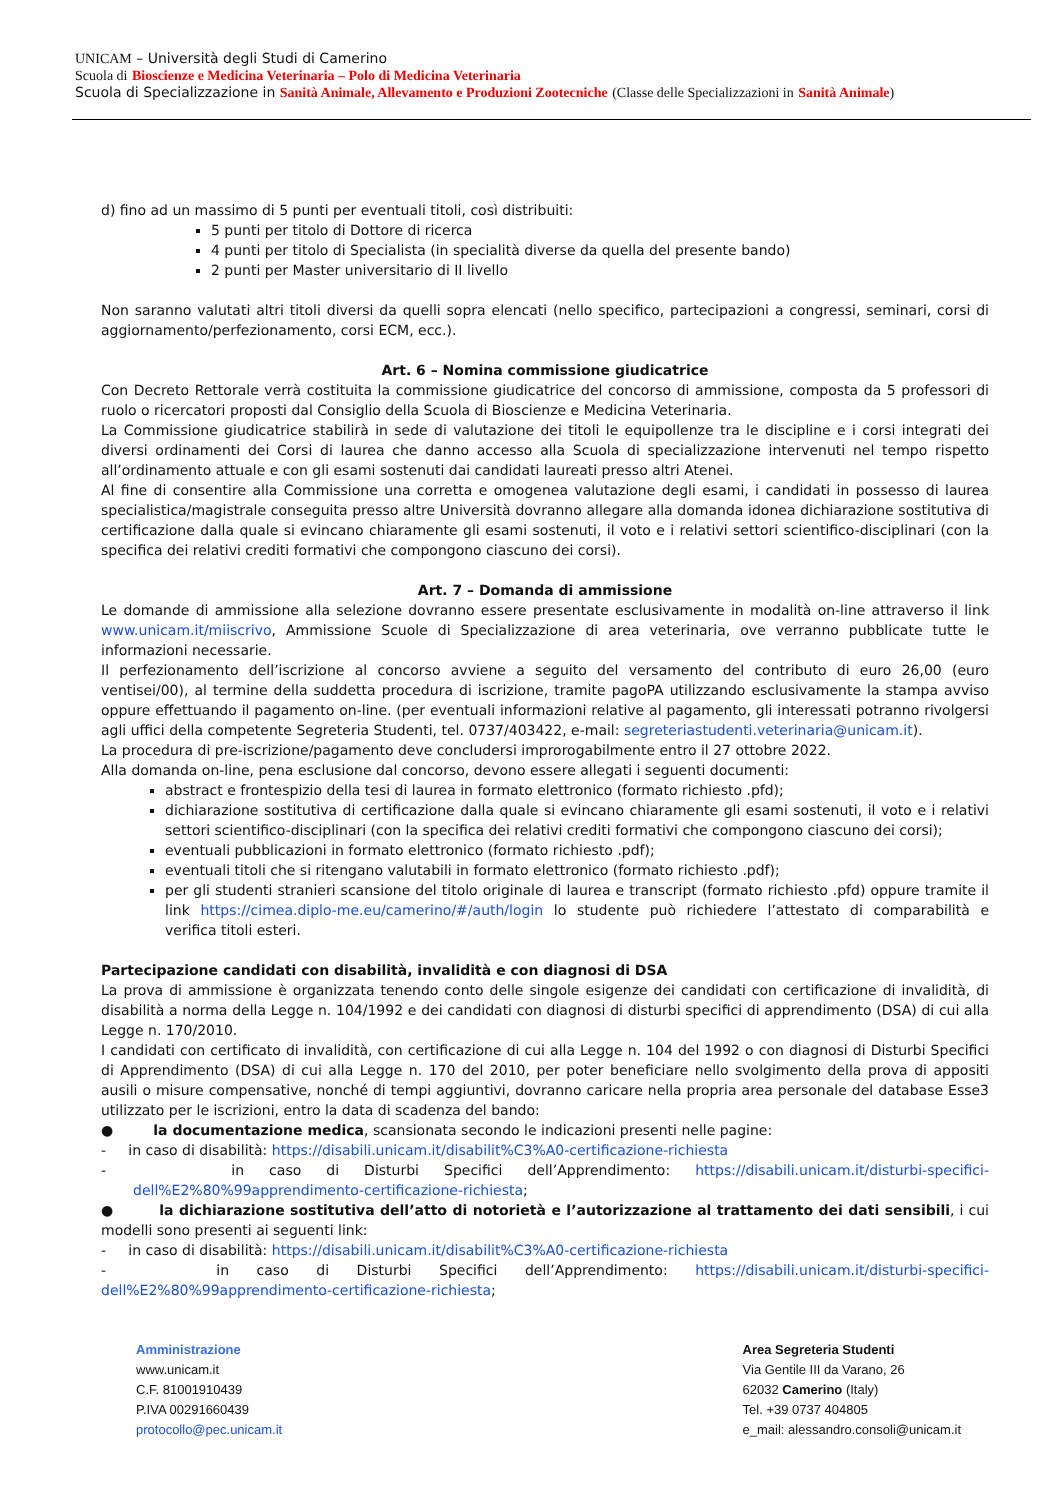UNICAM – Università degli Studi di Camerino
Scuola di Bioscienze e Medicina Veterinaria – Polo di Medicina Veterinaria
Scuola di Specializzazione in Sanità Animale, Allevamento e Produzioni Zootecniche (Classe delle Specializzazioni in Sanità Animale)
d) fino ad un massimo di 5 punti per eventuali titoli, così distribuiti:
5 punti per titolo di Dottore di ricerca
4 punti per titolo di Specialista (in specialità diverse da quella del presente bando)
2 punti per Master universitario di II livello
Non saranno valutati altri titoli diversi da quelli sopra elencati (nello specifico, partecipazioni a congressi, seminari, corsi di aggiornamento/perfezionamento, corsi ECM, ecc.).
Art. 6 – Nomina commissione giudicatrice
Con Decreto Rettorale verrà costituita la commissione giudicatrice del concorso di ammissione, composta da 5 professori di ruolo o ricercatori proposti dal Consiglio della Scuola di Bioscienze e Medicina Veterinaria.
La Commissione giudicatrice stabilirà in sede di valutazione dei titoli le equipollenze tra le discipline e i corsi integrati dei diversi ordinamenti dei Corsi di laurea che danno accesso alla Scuola di specializzazione intervenuti nel tempo rispetto all’ordinamento attuale e con gli esami sostenuti dai candidati laureati presso altri Atenei.
Al fine di consentire alla Commissione una corretta e omogenea valutazione degli esami, i candidati in possesso di laurea specialistica/magistrale conseguita presso altre Università dovranno allegare alla domanda idonea dichiarazione sostitutiva di certificazione dalla quale si evincano chiaramente gli esami sostenuti, il voto e i relativi settori scientifico-disciplinari (con la specifica dei relativi crediti formativi che compongono ciascuno dei corsi).
Art. 7 – Domanda di ammissione
Le domande di ammissione alla selezione dovranno essere presentate esclusivamente in modalità on-line attraverso il link www.unicam.it/miiscrivo, Ammissione Scuole di Specializzazione di area veterinaria, ove verranno pubblicate tutte le informazioni necessarie.
Il perfezionamento dell’iscrizione al concorso avviene a seguito del versamento del contributo di euro 26,00 (euro ventisei/00), al termine della suddetta procedura di iscrizione, tramite pagoPA utilizzando esclusivamente la stampa avviso oppure effettuando il pagamento on-line. (per eventuali informazioni relative al pagamento, gli interessati potranno rivolgersi agli uffici della competente Segreteria Studenti, tel. 0737/403422, e-mail: segreteriastudenti.veterinaria@unicam.it).
La procedura di pre-iscrizione/pagamento deve concludersi improrogabilmente entro il 27 ottobre 2022.
Alla domanda on-line, pena esclusione dal concorso, devono essere allegati i seguenti documenti:
abstract e frontespizio della tesi di laurea in formato elettronico (formato richiesto .pfd);
dichiarazione sostitutiva di certificazione dalla quale si evincano chiaramente gli esami sostenuti, il voto e i relativi settori scientifico-disciplinari (con la specifica dei relativi crediti formativi che compongono ciascuno dei corsi);
eventuali pubblicazioni in formato elettronico (formato richiesto .pdf);
eventuali titoli che si ritengano valutabili in formato elettronico (formato richiesto .pdf);
per gli studenti stranieri scansione del titolo originale di laurea e transcript (formato richiesto .pfd) oppure tramite il link https://cimea.diplo-me.eu/camerino/#/auth/login lo studente può richiedere l’attestato di comparabilità e verifica titoli esteri.
Partecipazione candidati con disabilità, invalidità e con diagnosi di DSA
La prova di ammissione è organizzata tenendo conto delle singole esigenze dei candidati con certificazione di invalidità, di disabilità a norma della Legge n. 104/1992 e dei candidati con diagnosi di disturbi specifici di apprendimento (DSA) di cui alla Legge n. 170/2010.
I candidati con certificato di invalidità, con certificazione di cui alla Legge n. 104 del 1992 o con diagnosi di Disturbi Specifici di Apprendimento (DSA) di cui alla Legge n. 170 del 2010, per poter beneficiare nello svolgimento della prova di appositi ausili o misure compensative, nonché di tempi aggiuntivi, dovranno caricare nella propria area personale del database Esse3 utilizzato per le iscrizioni, entro la data di scadenza del bando:
● la documentazione medica, scansionata secondo le indicazioni presenti nelle pagine:
- in caso di disabilità: https://disabili.unicam.it/disabilit%C3%A0-certificazione-richiesta
- in caso di Disturbi Specifici dell’Apprendimento: https://disabili.unicam.it/disturbi-specifici-dell%E2%80%99apprendimento-certificazione-richiesta;
● la dichiarazione sostitutiva dell’atto di notorietà e l’autorizzazione al trattamento dei dati sensibili, i cui modelli sono presenti ai seguenti link:
- in caso di disabilità: https://disabili.unicam.it/disabilit%C3%A0-certificazione-richiesta
- in caso di Disturbi Specifici dell’Apprendimento: https://disabili.unicam.it/disturbi-specifici-dell%E2%80%99apprendimento-certificazione-richiesta;
Amministrazione
www.unicam.it
C.F. 81001910439
P.IVA 00291660439
protocollo@pec.unicam.it
Area Segreteria Studenti
Via Gentile III da Varano, 26
62032 Camerino (Italy)
Tel. +39 0737 404805
e_mail: alessandro.consoli@unicam.it